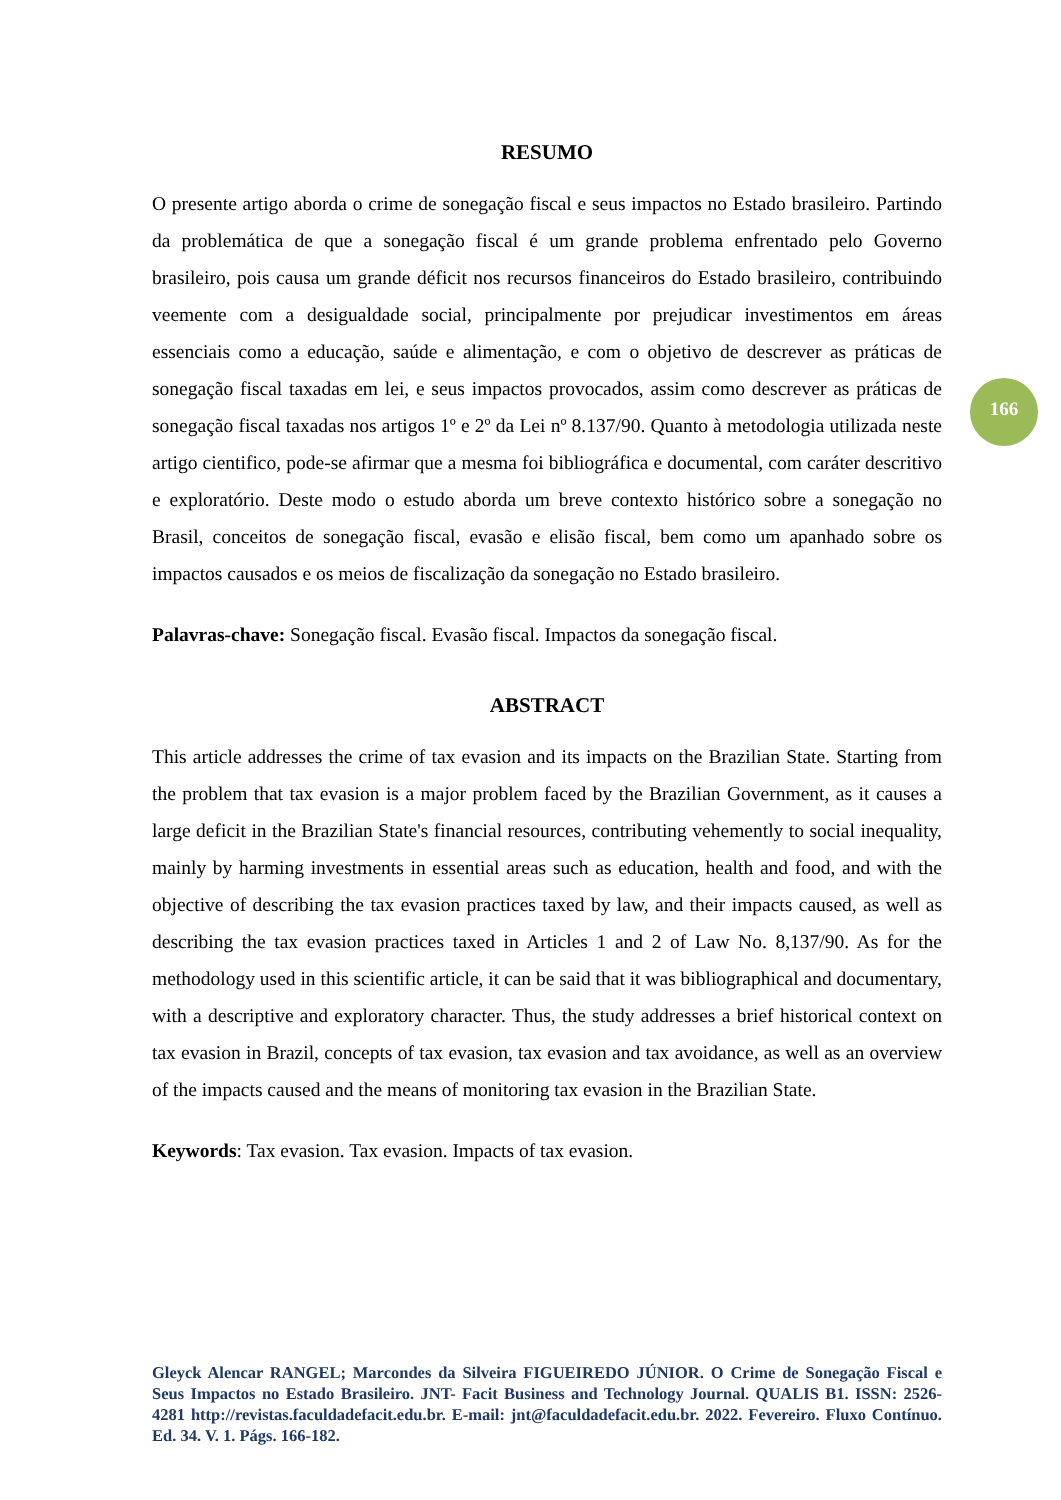RESUMO
O presente artigo aborda o crime de sonegação fiscal e seus impactos no Estado brasileiro. Partindo da problemática de que a sonegação fiscal é um grande problema enfrentado pelo Governo brasileiro, pois causa um grande déficit nos recursos financeiros do Estado brasileiro, contribuindo veemente com a desigualdade social, principalmente por prejudicar investimentos em áreas essenciais como a educação, saúde e alimentação, e com o objetivo de descrever as práticas de sonegação fiscal taxadas em lei, e seus impactos provocados, assim como descrever as práticas de sonegação fiscal taxadas nos artigos 1º e 2º da Lei nº 8.137/90. Quanto à metodologia utilizada neste artigo cientifico, pode-se afirmar que a mesma foi bibliográfica e documental, com caráter descritivo e exploratório. Deste modo o estudo aborda um breve contexto histórico sobre a sonegação no Brasil, conceitos de sonegação fiscal, evasão e elisão fiscal, bem como um apanhado sobre os impactos causados e os meios de fiscalização da sonegação no Estado brasileiro.
Palavras-chave: Sonegação fiscal. Evasão fiscal. Impactos da sonegação fiscal.
ABSTRACT
This article addresses the crime of tax evasion and its impacts on the Brazilian State. Starting from the problem that tax evasion is a major problem faced by the Brazilian Government, as it causes a large deficit in the Brazilian State's financial resources, contributing vehemently to social inequality, mainly by harming investments in essential areas such as education, health and food, and with the objective of describing the tax evasion practices taxed by law, and their impacts caused, as well as describing the tax evasion practices taxed in Articles 1 and 2 of Law No. 8,137/90. As for the methodology used in this scientific article, it can be said that it was bibliographical and documentary, with a descriptive and exploratory character. Thus, the study addresses a brief historical context on tax evasion in Brazil, concepts of tax evasion, tax evasion and tax avoidance, as well as an overview of the impacts caused and the means of monitoring tax evasion in the Brazilian State.
Keywords: Tax evasion. Tax evasion. Impacts of tax evasion.
166
Gleyck Alencar RANGEL; Marcondes da Silveira FIGUEIREDO JÚNIOR. O Crime de Sonegação Fiscal e Seus Impactos no Estado Brasileiro. JNT- Facit Business and Technology Journal. QUALIS B1. ISSN: 2526-4281 http://revistas.faculdadefacit.edu.br. E-mail: jnt@faculdadefacit.edu.br. 2022. Fevereiro. Fluxo Contínuo. Ed. 34. V. 1. Págs. 166-182.